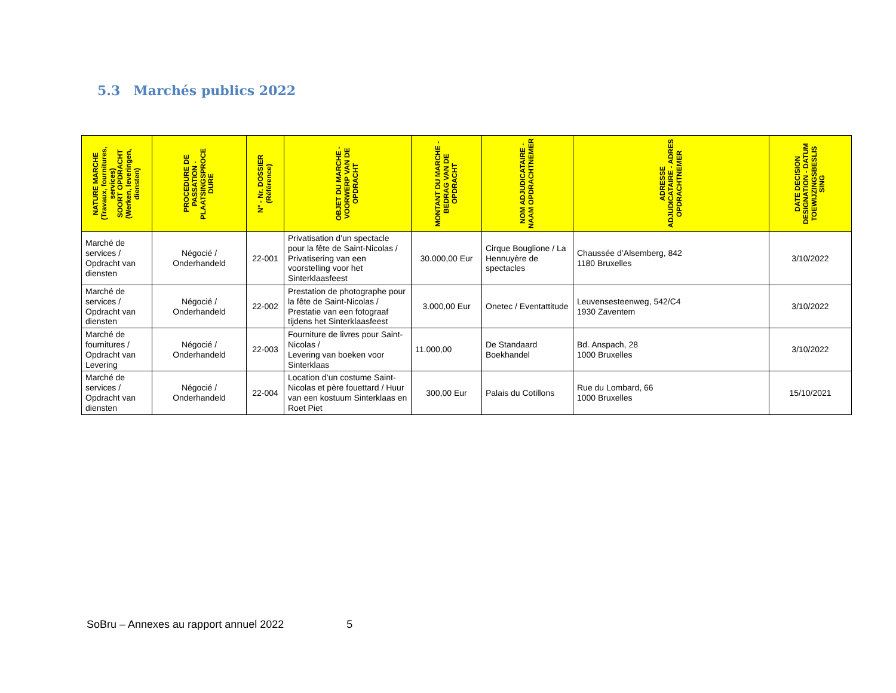5.3 Marchés publics 2022
| NATURE MARCHE (Travaux, fournitures, services) SOORT OPDRACHT (Werken, leveringen, diensten) | PROCEDURE DE PASSATION - PLAATSINGSPROCE DURE | N° - Nr. DOSSIER (Référence) | OBJET DU MARCHE - VOORWERP VAN DE OPDRACHT | MONTANT DU MARCHE - BEDRAG VAN DE OPDRACHT | NOM ADJUDICATAIRE - NAAM OPDRACHTNEMER | ADRESSE ADJUDICATAIRE - ADRES OPDRACHTNEMER | DATE DECISION DESIGNATION - DATUM TOEWIJZINGSBESLIS SING |
| --- | --- | --- | --- | --- | --- | --- | --- |
| Marché de services / Opdracht van diensten | Négocié / Onderhandeld | 22-001 | Privatisation d’un spectacle pour la fête de Saint-Nicolas / Privatisering van een voorstelling voor het Sinterklaasfeest | 30.000,00 Eur | Cirque Bouglione / La Hennuyère de spectacles | Chaussée d’Alsemberg, 842 1180 Bruxelles | 3/10/2022 |
| Marché de services / Opdracht van diensten | Négocié / Onderhandeld | 22-002 | Prestation de photographe pour la fête de Saint-Nicolas / Prestatie van een fotograaf tijdens het Sinterklaasfeest | 3.000,00 Eur | Onetec / Eventattitude | Leuvensesteenweg, 542/C4 1930 Zaventem | 3/10/2022 |
| Marché de fournitures / Opdracht van Levering | Négocié / Onderhandeld | 22-003 | Fourniture de livres pour Saint-Nicolas / Levering van boeken voor Sinterklaas | 11.000,00 | De Standaard Boekhandel | Bd. Anspach, 28 1000 Bruxelles | 3/10/2022 |
| Marché de services / Opdracht van diensten | Négocié / Onderhandeld | 22-004 | Location d’un costume Saint-Nicolas et père fouettard / Huur van een kostuum Sinterklaas en Roet Piet | 300,00 Eur | Palais du Cotillons | Rue du Lombard, 66 1000 Bruxelles | 15/10/2021 |
SoBru – Annexes au rapport annuel 2022 5